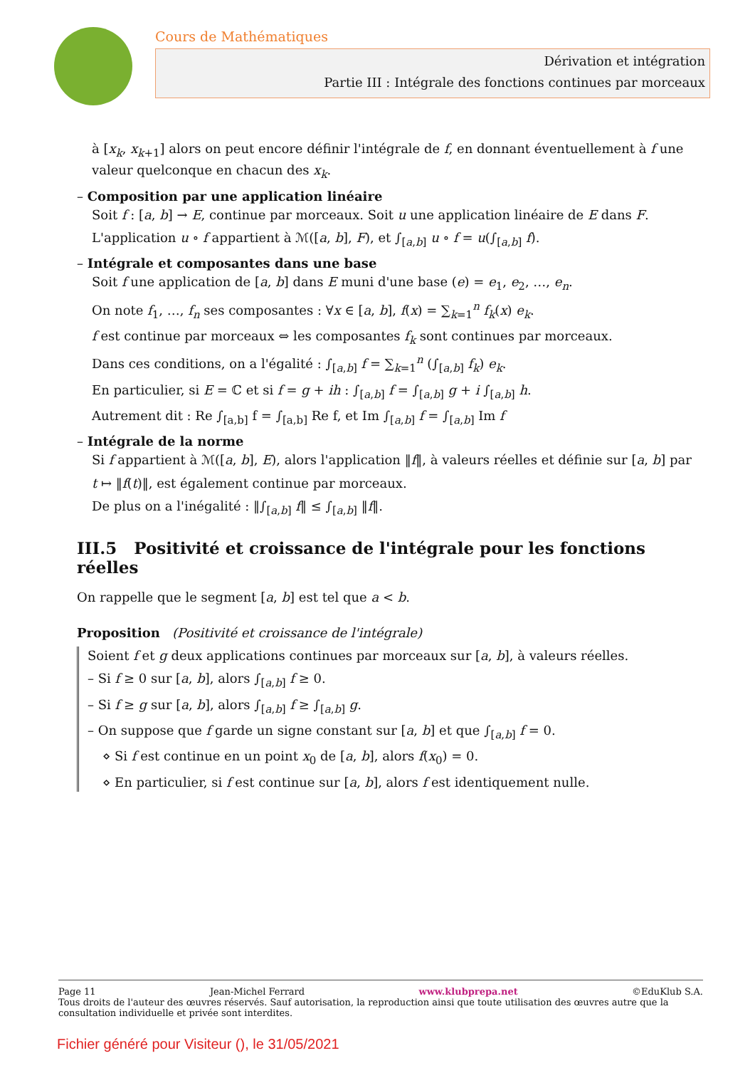Cours de Mathématiques
Dérivation et intégration
Partie III : Intégrale des fonctions continues par morceaux
à [x<sub>k</sub>, x<sub>k+1</sub>] alors on peut encore définir l'intégrale de f, en donnant éventuellement à f une valeur quelconque en chacun des x<sub>k</sub>.
– Composition par une application linéaire
Soit f : [a, b] → E, continue par morceaux. Soit u une application linéaire de E dans F.
L'application u ∘ f appartient à ℳ([a, b], F), et ∫<sub>[a,b]</sub> u ∘ f = u(∫<sub>[a,b]</sub> f).
– Intégrale et composantes dans une base
Soit f une application de [a, b] dans E muni d'une base (e) = e<sub>1</sub>, e<sub>2</sub>, …, e<sub>n</sub>.
On note f<sub>1</sub>, …, f<sub>n</sub> ses composantes : ∀x ∈ [a, b], f(x) = ∑<sub>k=1</sub><sup>n</sup> f<sub>k</sub>(x) e<sub>k</sub>.
f est continue par morceaux ⇔ les composantes f<sub>k</sub> sont continues par morceaux.
Dans ces conditions, on a l'égalité : ∫<sub>[a,b]</sub> f = ∑<sub>k=1</sub><sup>n</sup> (∫<sub>[a,b]</sub> f<sub>k</sub>) e<sub>k</sub>.
En particulier, si E = ℂ et si f = g + ih : ∫<sub>[a,b]</sub> f = ∫<sub>[a,b]</sub> g + i ∫<sub>[a,b]</sub> h.
Autrement dit : Re ∫<sub>[a,b]</sub> f = ∫<sub>[a,b]</sub> Re f, et Im ∫<sub>[a,b]</sub> f = ∫<sub>[a,b]</sub> Im f
– Intégrale de la norme
Si f appartient à ℳ([a, b], E), alors l'application ‖f‖, à valeurs réelles et définie sur [a, b] par
t ↦ ‖f(t)‖, est également continue par morceaux.
De plus on a l'inégalité : ‖∫<sub>[a,b]</sub> f‖ ≤ ∫<sub>[a,b]</sub> ‖f‖.
III.5 Positivité et croissance de l'intégrale pour les fonctions réelles
On rappelle que le segment [a, b] est tel que a < b.
Proposition (Positivité et croissance de l'intégrale)
Soient f et g deux applications continues par morceaux sur [a, b], à valeurs réelles.
– Si f ≥ 0 sur [a, b], alors ∫<sub>[a,b]</sub> f ≥ 0.
– Si f ≥ g sur [a, b], alors ∫<sub>[a,b]</sub> f ≥ ∫<sub>[a,b]</sub> g.
– On suppose que f garde un signe constant sur [a, b] et que ∫<sub>[a,b]</sub> f = 0.
⋄ Si f est continue en un point x<sub>0</sub> de [a, b], alors f(x<sub>0</sub>) = 0.
⋄ En particulier, si f est continue sur [a, b], alors f est identiquement nulle.
Page 11 Jean-Michel Ferrard www.klubprepa.net ©EduKlub S.A.
Tous droits de l'auteur des œuvres réservés. Sauf autorisation, la reproduction ainsi que toute utilisation des œuvres autre que la consultation individuelle et privée sont interdites.
Fichier généré pour Visiteur (), le 31/05/2021